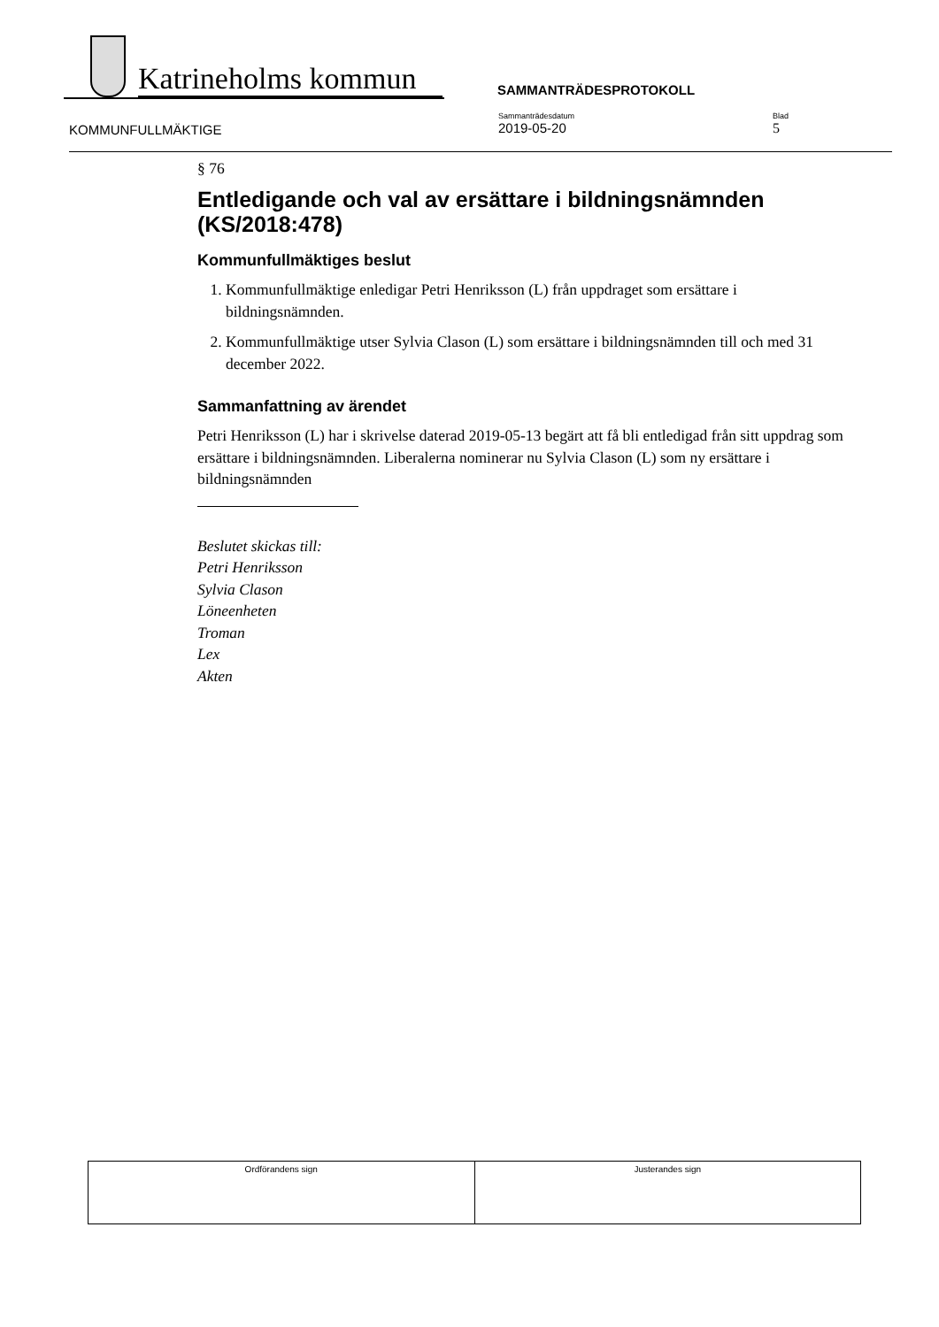Katrineholms kommun
SAMMANTRÄDESPROTOKOLL
KOMMUNFULLMÄKTIGE
Sammanträdesdatum
2019-05-20
Blad
5
§ 76
Entledigande och val av ersättare i bildningsnämnden (KS/2018:478)
Kommunfullmäktiges beslut
1. Kommunfullmäktige enledigar Petri Henriksson (L) från uppdraget som ersättare i bildningsnämnden.
2. Kommunfullmäktige utser Sylvia Clason (L) som ersättare i bildningsnämnden till och med 31 december 2022.
Sammanfattning av ärendet
Petri Henriksson (L) har i skrivelse daterad 2019-05-13 begärt att få bli entledigad från sitt uppdrag som ersättare i bildningsnämnden. Liberalerna nominerar nu Sylvia Clason (L) som ny ersättare i bildningsnämnden
Beslutet skickas till:
Petri Henriksson
Sylvia Clason
Löneenheten
Troman
Lex
Akten
| Ordförandens sign | Justerandes sign |